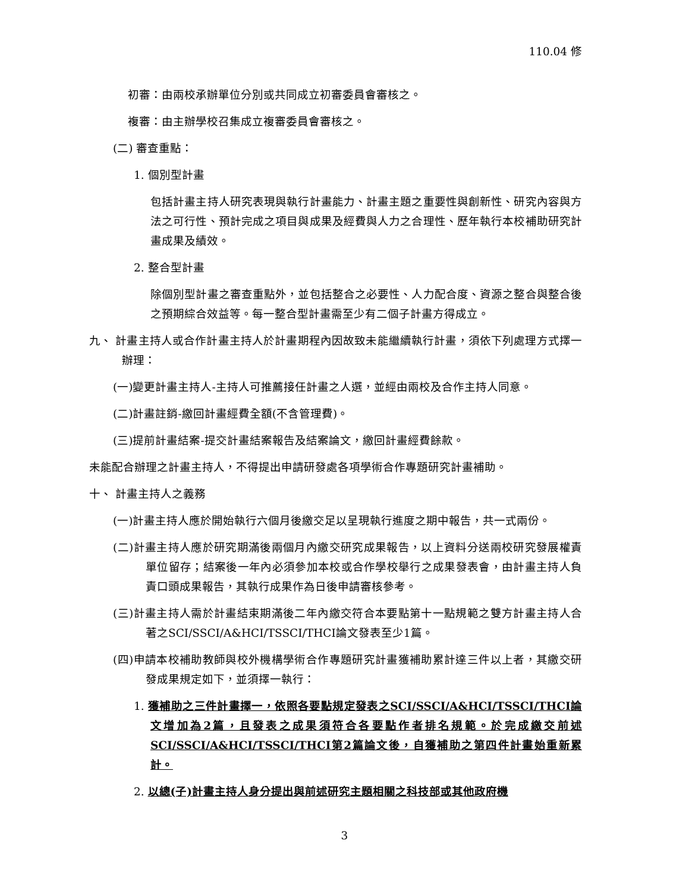110.04 修
初審：由兩校承辦單位分別或共同成立初審委員會審核之。
複審：由主辦學校召集成立複審委員會審核之。
(二) 審查重點：
1. 個別型計畫
包括計畫主持人研究表現與執行計畫能力、計畫主題之重要性與創新性、研究內容與方法之可行性、預計完成之項目與成果及經費與人力之合理性、歷年執行本校補助研究計畫成果及績效。
2. 整合型計畫
除個別型計畫之審查重點外，並包括整合之必要性、人力配合度、資源之整合與整合後之預期綜合效益等。每一整合型計畫需至少有二個子計畫方得成立。
九、 計畫主持人或合作計畫主持人於計畫期程內因故致未能繼續執行計畫，須依下列處理方式擇一辦理：
(一)變更計畫主持人-主持人可推薦接任計畫之人選，並經由兩校及合作主持人同意。
(二)計畫註銷-繳回計畫經費全額(不含管理費)。
(三)提前計畫結案-提交計畫結案報告及結案論文，繳回計畫經費餘款。
未能配合辦理之計畫主持人，不得提出申請研發處各項學術合作專題研究計畫補助。
十、 計畫主持人之義務
(一)計畫主持人應於開始執行六個月後繳交足以呈現執行進度之期中報告，共一式兩份。
(二)計畫主持人應於研究期滿後兩個月內繳交研究成果報告，以上資料分送兩校研究發展權責單位留存；結案後一年內必須參加本校或合作學校舉行之成果發表會，由計畫主持人負責口頭成果報告，其執行成果作為日後申請審核參考。
(三)計畫主持人需於計畫結束期滿後二年內繳交符合本要點第十一點規範之雙方計畫主持人合著之SCI/SSCI/A&HCI/TSSCI/THCI論文發表至少1篇。
(四)申請本校補助教師與校外機構學術合作專題研究計畫獲補助累計達三件以上者，其繳交研發成果規定如下，並須擇一執行：
1. 獲補助之三件計畫擇一，依照各要點規定發表之SCI/SSCI/A&HCI/TSSCI/THCI論文增加為2篇，且發表之成果須符合各要點作者排名規範。於完成繳交前述SCI/SSCI/A&HCI/TSSCI/THCI第2篇論文後，自獲補助之第四件計畫始重新累計。
2. 以總(子)計畫主持人身分提出與前述研究主題相關之科技部或其他政府機
3